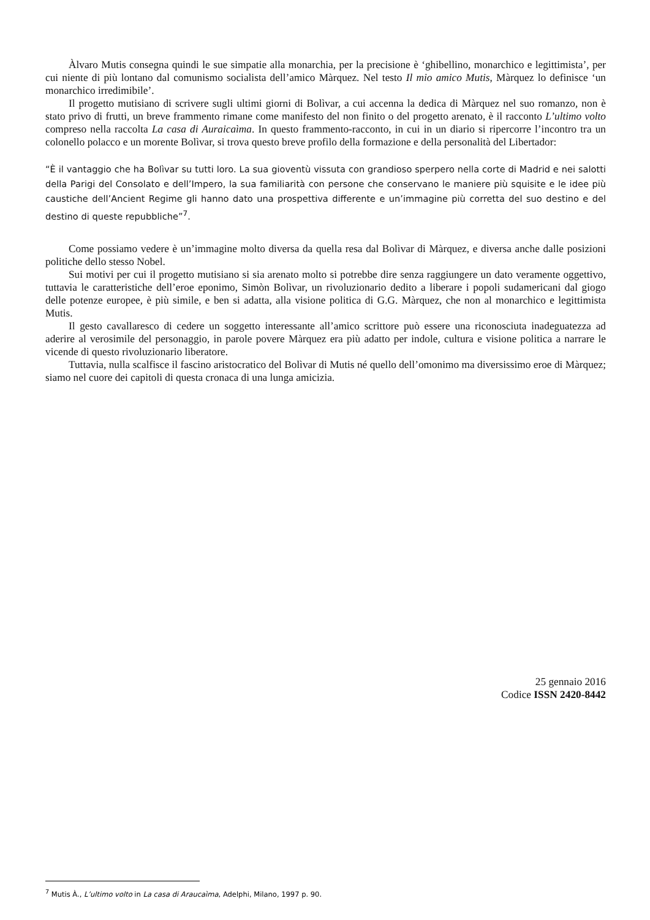Àlvaro Mutis consegna quindi le sue simpatie alla monarchia, per la precisione è ‘ghibellino, monarchico e legittimista’, per cui niente di più lontano dal comunismo socialista dell’amico Màrquez. Nel testo Il mio amico Mutis, Màrquez lo definisce ‘un monarchico irredimibile’.
Il progetto mutisiano di scrivere sugli ultimi giorni di Bolìvar, a cui accenna la dedica di Màrquez nel suo romanzo, non è stato privo di frutti, un breve frammento rimane come manifesto del non finito o del progetto arenato, è il racconto L’ultimo volto compreso nella raccolta La casa di Auraicaìma. In questo frammento-racconto, in cui in un diario si ripercorre l’incontro tra un colonello polacco e un morente Bolìvar, si trova questo breve profilo della formazione e della personalità del Libertador:
“È il vantaggio che ha Bolìvar su tutti loro. La sua gioventù vissuta con grandioso sperpero nella corte di Madrid e nei salotti della Parigi del Consolato e dell’Impero, la sua familiarità con persone che conservano le maniere più squisite e le idee più caustiche dell’Ancient Regime gli hanno dato una prospettiva differente e un’immagine più corretta del suo destino e del destino di queste repubbliche”<sup>7</sup>.
Come possiamo vedere è un’immagine molto diversa da quella resa dal Bolìvar di Màrquez, e diversa anche dalle posizioni politiche dello stesso Nobel.
Sui motivi per cui il progetto mutisiano si sia arenato molto si potrebbe dire senza raggiungere un dato veramente oggettivo, tuttavia le caratteristiche dell’eroe eponimo, Simòn Bolìvar, un rivoluzionario dedito a liberare i popoli sudamericani dal giogo delle potenze europee, è più simile, e ben si adatta, alla visione politica di G.G. Màrquez, che non al monarchico e legittimista Mutis.
Il gesto cavallaresco di cedere un soggetto interessante all’amico scrittore può essere una riconosciuta inadeguatezza ad aderire al verosimile del personaggio, in parole povere Màrquez era più adatto per indole, cultura e visione politica a narrare le vicende di questo rivoluzionario liberatore.
Tuttavia, nulla scalfisce il fascino aristocratico del Bolìvar di Mutis né quello dell’omonimo ma diversissimo eroe di Màrquez; siamo nel cuore dei capitoli di questa cronaca di una lunga amicizia.
25 gennaio 2016
Codice ISSN 2420-8442
<sup>7</sup> Mutis À., L’ultimo volto in La casa di Araucaìma, Adelphi, Milano, 1997 p. 90.